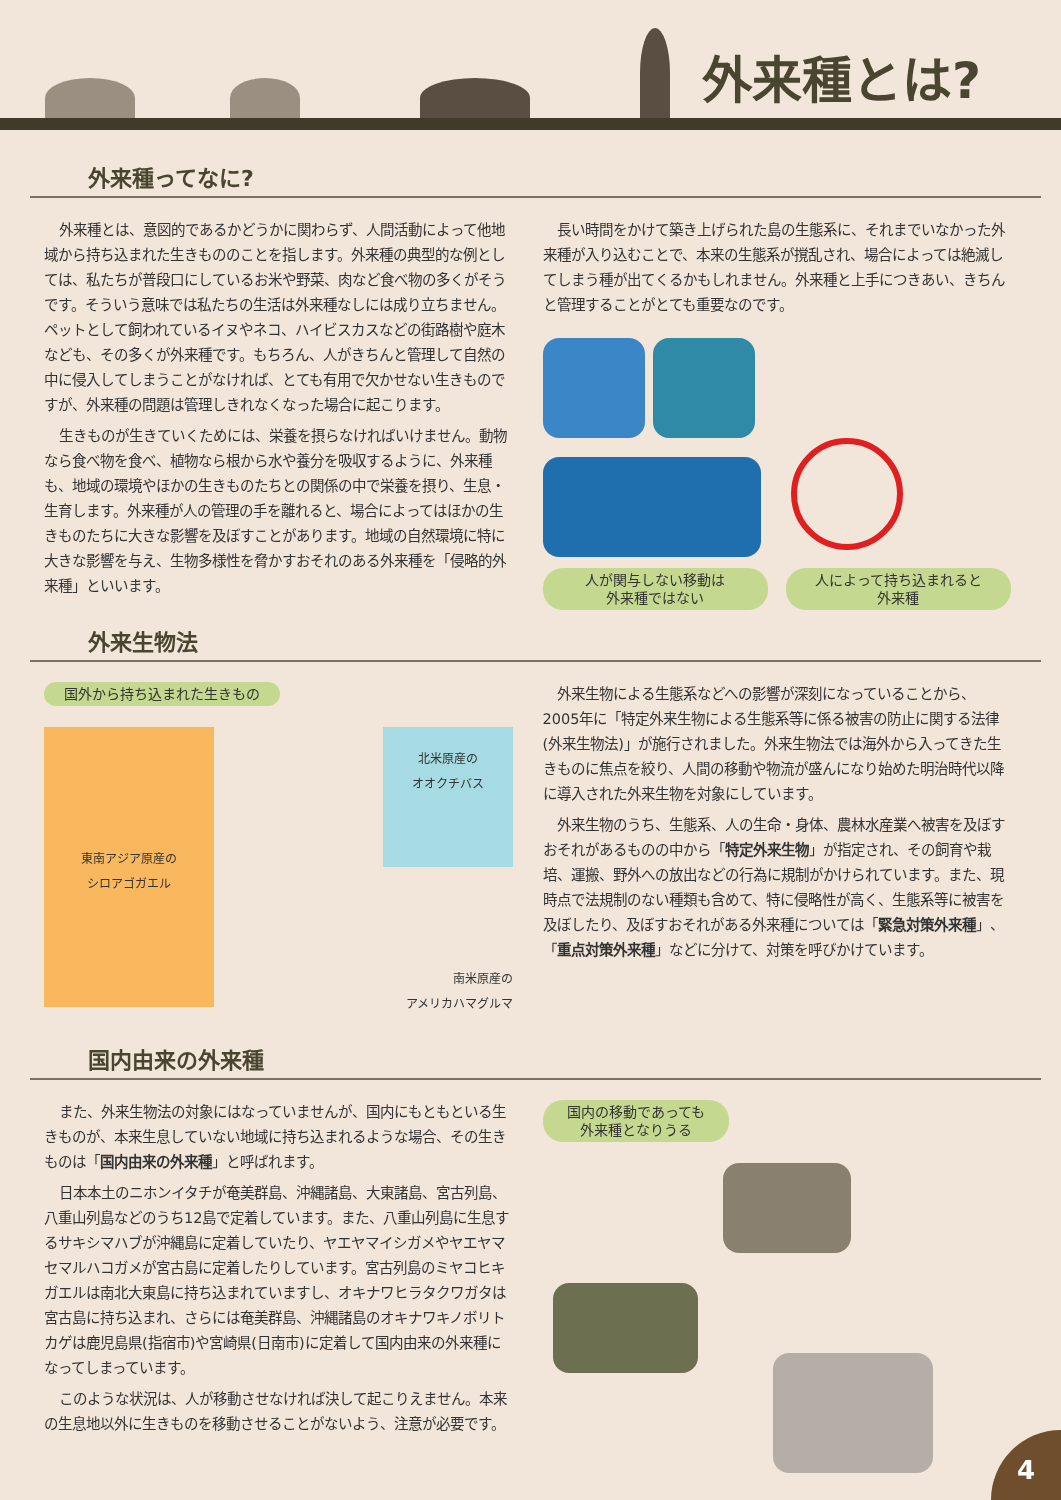外来種とは?
外来種ってなに?
外来種とは、意図的であるかどうかに関わらず、人間活動によって他地域から持ち込まれた生きもののことを指します。外来種の典型的な例としては、私たちが普段口にしているお米や野菜、肉など食べ物の多くがそうです。そういう意味では私たちの生活は外来種なしには成り立ちません。ペットとして飼われているイヌやネコ、ハイビスカスなどの街路樹や庭木なども、その多くが外来種です。もちろん、人がきちんと管理して自然の中に侵入してしまうことがなければ、とても有用で欠かせない生きものですが、外来種の問題は管理しきれなくなった場合に起こります。
生きものが生きていくためには、栄養を摂らなければいけません。動物なら食べ物を食べ、植物なら根から水や養分を吸収するように、外来種も、地域の環境やほかの生きものたちとの関係の中で栄養を摂り、生息・生育します。外来種が人の管理の手を離れると、場合によってはほかの生きものたちに大きな影響を及ぼすことがあります。地域の自然環境に特に大きな影響を与え、生物多様性を脅かすおそれのある外来種を「侵略的外来種」といいます。
長い時間をかけて築き上げられた島の生態系に、それまでいなかった外来種が入り込むことで、本来の生態系が撹乱され、場合によっては絶滅してしまう種が出てくるかもしれません。外来種と上手につきあい、きちんと管理することがとても重要なのです。
人が関与しない移動は
外来種ではない
人によって持ち込まれると
外来種
外来生物法
国外から持ち込まれた生きもの
東南アジア原産の
シロアゴガエル
北米原産の
オオクチバス
南米原産の
アメリカハマグルマ
外来生物による生態系などへの影響が深刻になっていることから、2005年に「特定外来生物による生態系等に係る被害の防止に関する法律(外来生物法)」が施行されました。外来生物法では海外から入ってきた生きものに焦点を絞り、人間の移動や物流が盛んになり始めた明治時代以降に導入された外来生物を対象にしています。
外来生物のうち、生態系、人の生命・身体、農林水産業へ被害を及ぼすおそれがあるものの中から「特定外来生物」が指定され、その飼育や栽培、運搬、野外への放出などの行為に規制がかけられています。また、現時点で法規制のない種類も含めて、特に侵略性が高く、生態系等に被害を及ぼしたり、及ぼすおそれがある外来種については「緊急対策外来種」、「重点対策外来種」などに分けて、対策を呼びかけています。
国内由来の外来種
また、外来生物法の対象にはなっていませんが、国内にもともといる生きものが、本来生息していない地域に持ち込まれるような場合、その生きものは「国内由来の外来種」と呼ばれます。
日本本土のニホンイタチが奄美群島、沖縄諸島、大東諸島、宮古列島、八重山列島などのうち12島で定着しています。また、八重山列島に生息するサキシマハブが沖縄島に定着していたり、ヤエヤマイシガメやヤエヤマセマルハコガメが宮古島に定着したりしています。宮古列島のミヤコヒキガエルは南北大東島に持ち込まれていますし、オキナワヒラタクワガタは宮古島に持ち込まれ、さらには奄美群島、沖縄諸島のオキナワキノボリトカゲは鹿児島県(指宿市)や宮崎県(日南市)に定着して国内由来の外来種になってしまっています。
このような状況は、人が移動させなければ決して起こりえません。本来の生息地以外に生きものを移動させることがないよう、注意が必要です。
国内の移動であっても
外来種となりうる
4